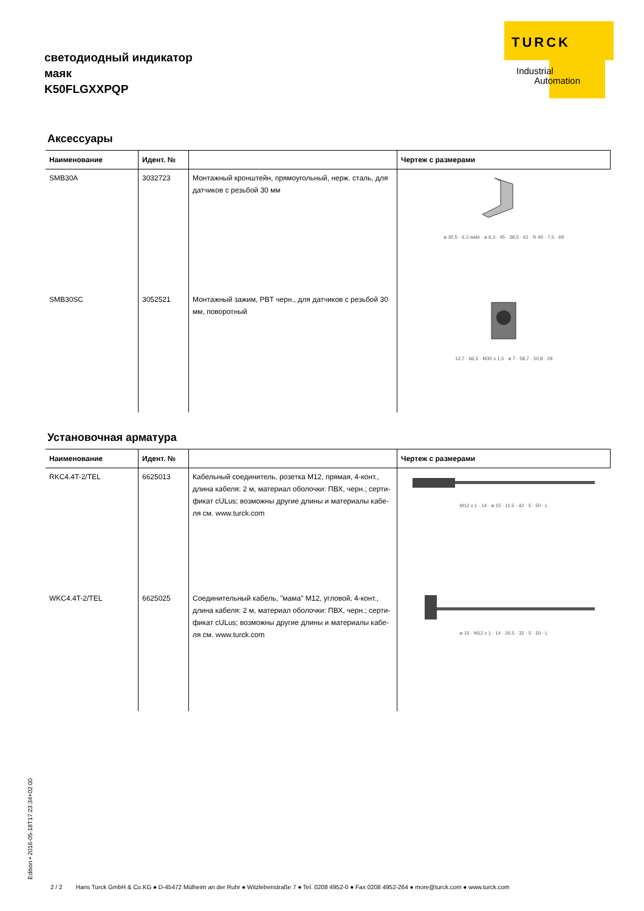светодиодный индикатор
маяк
K50FLGXXPQP
TURCK
Industrial
Automation
Аксессуары
| Наименование | Идент. № | | Чертеж с размерами |
| --- | --- | --- | --- |
| SMB30A | 3032723 | Монтажный кронштейн, прямоугольный, нерж. сталь, для датчиков с резьбой 30 мм | ø 30,5 · 6,3 wide · ø 6,3 · 45 · 38,5 · 61 · R 40 · 7,5 · 69 |
| SMB30SC | 3052521 | Монтажный зажим, PBT черн., для датчиков с резьбой 30 мм, поворотный | 12,7 · 66,5 · M30 x 1,5 · ø 7 · 58,7 · 50,8 · 29 |
Установочная арматура
| Наименование | Идент. № | | Чертеж с размерами |
| --- | --- | --- | --- |
| RKC4.4T-2/TEL | 6625013 | Кабельный соединитель, розетка M12, прямая, 4-конт., длина кабеля: 2 м, материал оболочки: ПВХ, черн.; серти­фикат cULus; возможны другие длины и материалы кабе­ля см. www.turck.com | M12 x 1 · 14 · ø 15 · 11.5 · 42 · 5 · 50 · L |
| WKC4.4T-2/TEL | 6625025 | Соединительный кабель, "мама" M12, угловой, 4-конт., длина кабеля: 2 м, материал оболочки: ПВХ, черн.; серти­фикат cULus; возможны другие длины и материалы кабе­ля см. www.turck.com | ø 15 · M12 x 1 · 14 · 26.5 · 32 · 5 · 50 · L |
Edition • 2016-05-18T17:23:34+02:00
2 / 2 Hans Turck GmbH & Co.KG ● D-45472 Mülheim an der Ruhr ● Witzlebenstraße 7 ● Tel. 0208 4952-0 ● Fax 0208 4952-264 ● more@turck.com ● www.turck.com